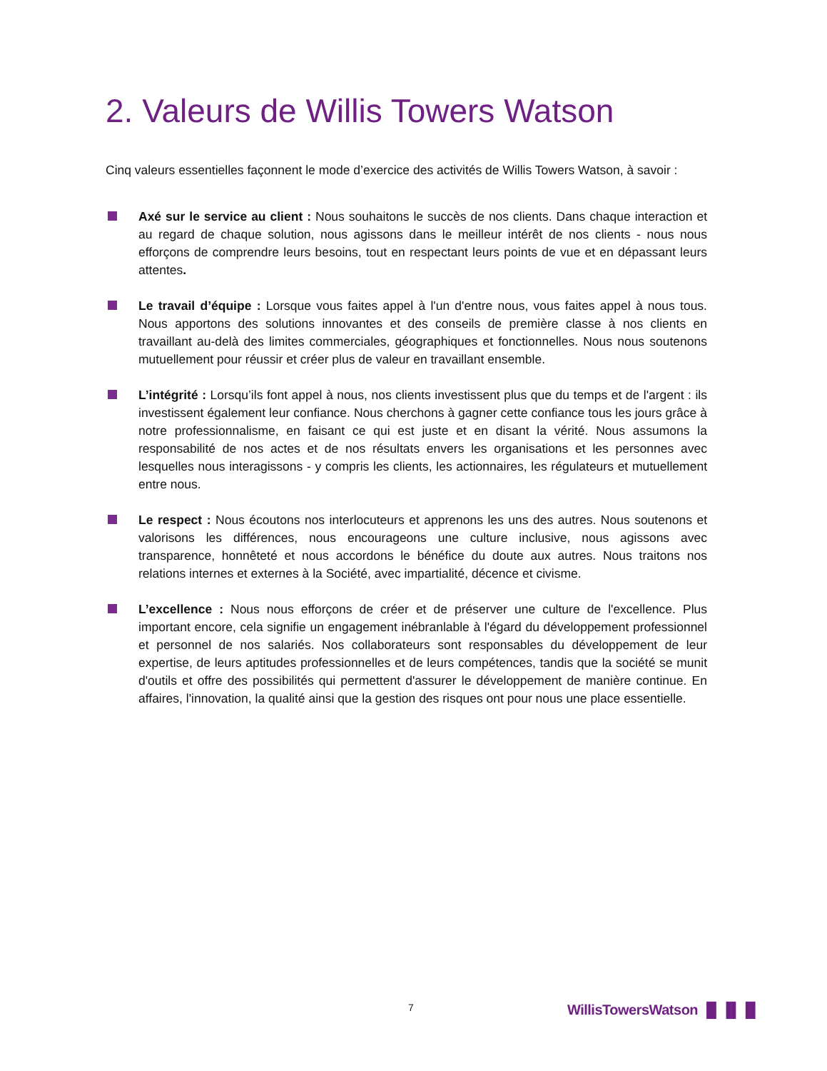2. Valeurs de Willis Towers Watson
Cinq valeurs essentielles façonnent le mode d’exercice des activités de Willis Towers Watson, à savoir :
Axé sur le service au client : Nous souhaitons le succès de nos clients. Dans chaque interaction et au regard de chaque solution, nous agissons dans le meilleur intérêt de nos clients - nous nous efforçons de comprendre leurs besoins, tout en respectant leurs points de vue et en dépassant leurs attentes.
Le travail d’équipe : Lorsque vous faites appel à l'un d'entre nous, vous faites appel à nous tous. Nous apportons des solutions innovantes et des conseils de première classe à nos clients en travaillant au-delà des limites commerciales, géographiques et fonctionnelles. Nous nous soutenons mutuellement pour réussir et créer plus de valeur en travaillant ensemble.
L’intégrité : Lorsqu’ils font appel à nous, nos clients investissent plus que du temps et de l'argent : ils investissent également leur confiance. Nous cherchons à gagner cette confiance tous les jours grâce à notre professionnalisme, en faisant ce qui est juste et en disant la vérité. Nous assumons la responsabilité de nos actes et de nos résultats envers les organisations et les personnes avec lesquelles nous interagissons - y compris les clients, les actionnaires, les régulateurs et mutuellement entre nous.
Le respect : Nous écoutons nos interlocuteurs et apprenons les uns des autres. Nous soutenons et valorisons les différences, nous encourageons une culture inclusive, nous agissons avec transparence, honnêteté et nous accordons le bénéfice du doute aux autres. Nous traitons nos relations internes et externes à la Société, avec impartialité, décence et civisme.
L’excellence : Nous nous efforçons de créer et de préserver une culture de l'excellence. Plus important encore, cela signifie un engagement inébranlable à l'égard du développement professionnel et personnel de nos salariés. Nos collaborateurs sont responsables du développement de leur expertise, de leurs aptitudes professionnelles et de leurs compétences, tandis que la société se munit d'outils et offre des possibilités qui permettent d'assurer le développement de manière continue. En affaires, l'innovation, la qualité ainsi que la gestion des risques ont pour nous une place essentielle.
7 WillisTowersWatson ▐▌▐▌▐▌